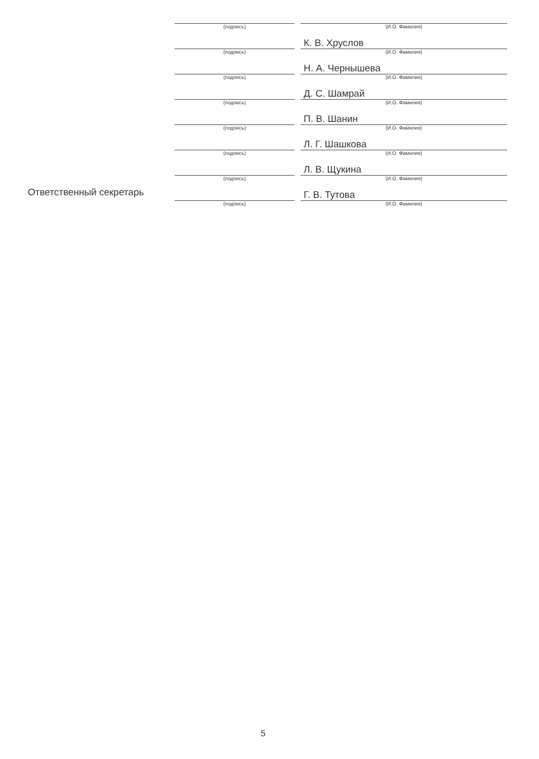| | (подпись) | | (И.О. Фамилия) |
| | | | К. В. Хруслов |
| | (подпись) | | (И.О. Фамилия) |
| | | | Н. А. Чернышева |
| | (подпись) | | (И.О. Фамилия) |
| | | | Д. С. Шамрай |
| | (подпись) | | (И.О. Фамилия) |
| | | | П. В. Шанин |
| | (подпись) | | (И.О. Фамилия) |
| | | | Л. Г. Шашкова |
| | (подпись) | | (И.О. Фамилия) |
| | | | Л. В. Щукина |
| | (подпись) | | (И.О. Фамилия) |
| Ответственный секретарь | | | Г. В. Тутова |
| | (подпись) | | (И.О. Фамилия) |
5